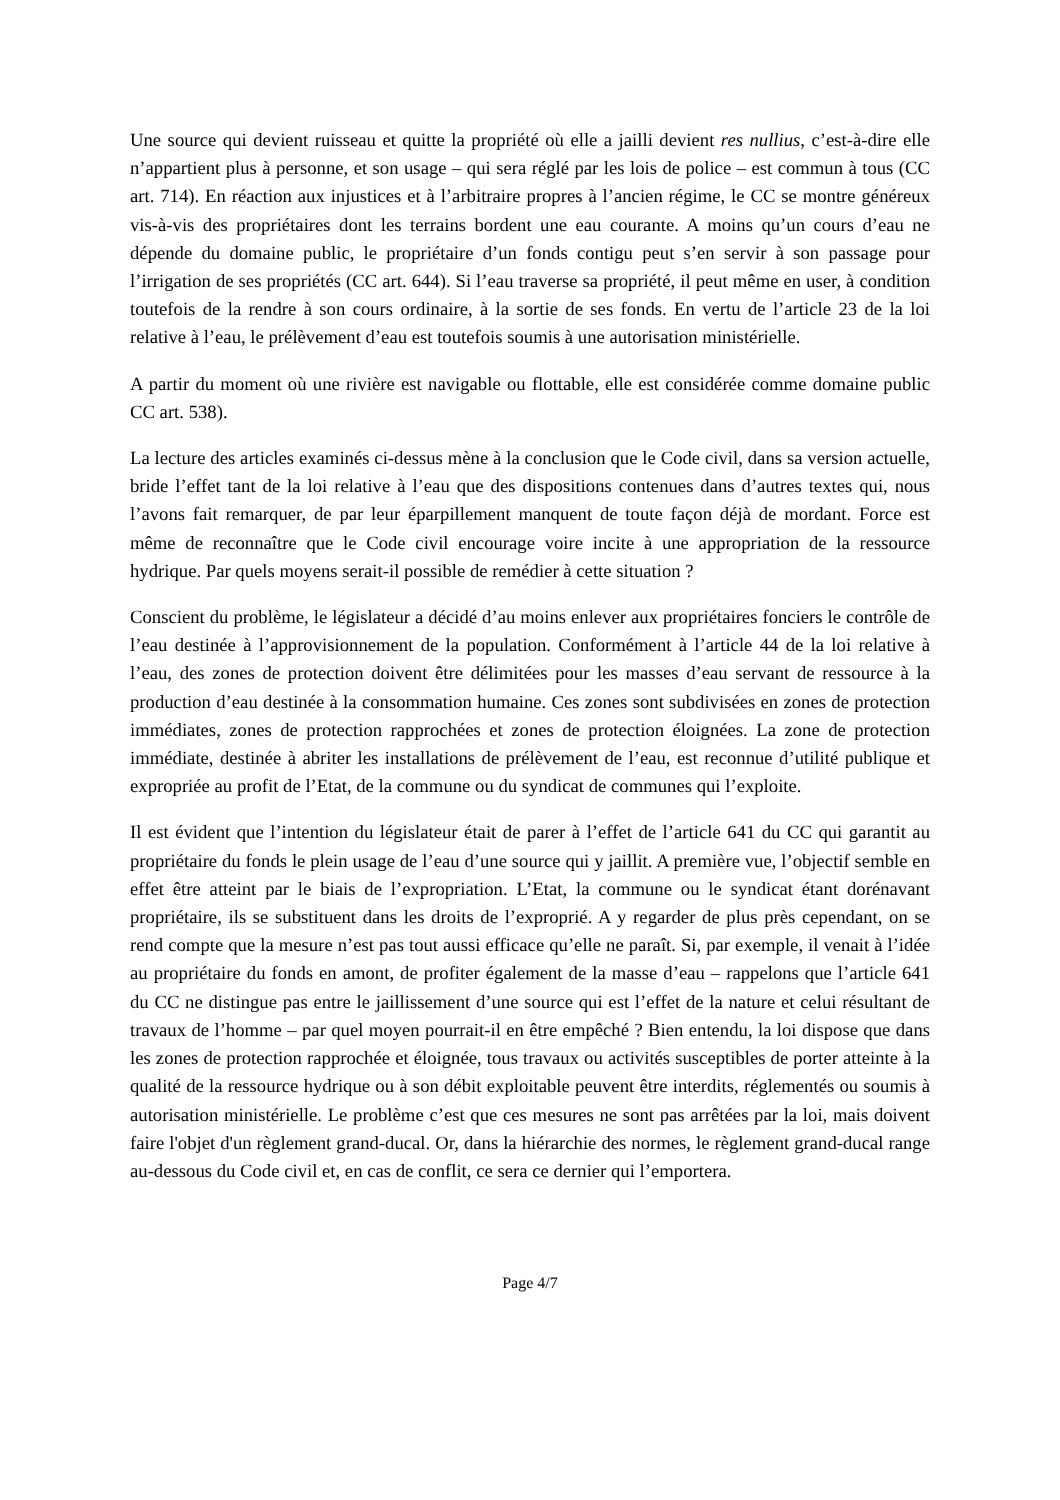Une source qui devient ruisseau et quitte la propriété où elle a jailli devient res nullius, c’est-à-dire elle n’appartient plus à personne, et son usage – qui sera réglé par les lois de police – est commun à tous (CC art. 714). En réaction aux injustices et à l’arbitraire propres à l’ancien régime, le CC se montre généreux vis-à-vis des propriétaires dont les terrains bordent une eau courante. A moins qu’un cours d’eau ne dépende du domaine public, le propriétaire d’un fonds contigu peut s’en servir à son passage pour l’irrigation de ses propriétés (CC art. 644). Si l’eau traverse sa propriété, il peut même en user, à condition toutefois de la rendre à son cours ordinaire, à la sortie de ses fonds. En vertu de l’article 23 de la loi relative à l’eau, le prélèvement d’eau est toutefois soumis à une autorisation ministérielle.
A partir du moment où une rivière est navigable ou flottable, elle est considérée comme domaine public CC art. 538).
La lecture des articles examinés ci-dessus mène à la conclusion que le Code civil, dans sa version actuelle, bride l’effet tant de la loi relative à l’eau que des dispositions contenues dans d’autres textes qui, nous l’avons fait remarquer, de par leur éparpillement manquent de toute façon déjà de mordant. Force est même de reconnaître que le Code civil encourage voire incite à une appropriation de la ressource hydrique. Par quels moyens serait-il possible de remédier à cette situation ?
Conscient du problème, le législateur a décidé d’au moins enlever aux propriétaires fonciers le contrôle de l’eau destinée à l’approvisionnement de la population. Conformément à l’article 44 de la loi relative à l’eau, des zones de protection doivent être délimitées pour les masses d’eau servant de ressource à la production d’eau destinée à la consommation humaine. Ces zones sont subdivisées en zones de protection immédiates, zones de protection rapprochées et zones de protection éloignées. La zone de protection immédiate, destinée à abriter les installations de prélèvement de l’eau, est reconnue d’utilité publique et expropriée au profit de l’Etat, de la commune ou du syndicat de communes qui l’exploite.
Il est évident que l’intention du législateur était de parer à l’effet de l’article 641 du CC qui garantit au propriétaire du fonds le plein usage de l’eau d’une source qui y jaillit. A première vue, l’objectif semble en effet être atteint par le biais de l’expropriation. L’Etat, la commune ou le syndicat étant dorénavant propriétaire, ils se substituent dans les droits de l’exproprié. A y regarder de plus près cependant, on se rend compte que la mesure n’est pas tout aussi efficace qu’elle ne paraît. Si, par exemple, il venait à l’idée au propriétaire du fonds en amont, de profiter également de la masse d’eau – rappelons que l’article 641 du CC ne distingue pas entre le jaillissement d’une source qui est l’effet de la nature et celui résultant de travaux de l’homme – par quel moyen pourrait-il en être empêché ? Bien entendu, la loi dispose que dans les zones de protection rapprochée et éloignée, tous travaux ou activités susceptibles de porter atteinte à la qualité de la ressource hydrique ou à son débit exploitable peuvent être interdits, réglementés ou soumis à autorisation ministérielle. Le problème c’est que ces mesures ne sont pas arrêtées par la loi, mais doivent faire l'objet d'un règlement grand-ducal. Or, dans la hiérarchie des normes, le règlement grand-ducal range au-dessous du Code civil et, en cas de conflit, ce sera ce dernier qui l’emportera.
Page 4/7